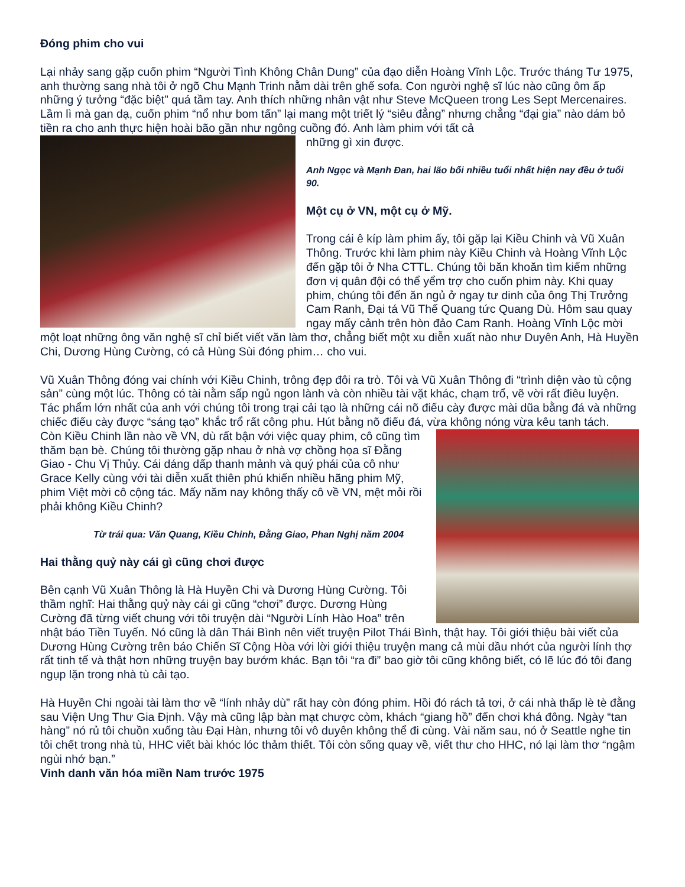Đóng phim cho vui
Lại nhảy sang gặp cuốn phim “Người Tình Không Chân Dung” của đạo diễn Hoàng Vĩnh Lộc. Trước tháng Tư 1975, anh thường sang nhà tôi ở ngõ Chu Mạnh Trinh nằm dài trên ghế sofa. Con người nghệ sĩ lúc nào cũng ôm ấp những ý tưởng “đặc biệt” quá tầm tay. Anh thích những nhân vật như Steve McQueen trong Les Sept Mercenaires. Lầm lì mà gan dạ, cuốn phim “nổ như bom tấn” lại mang một triết lý “siêu đẳng” nhưng chẳng “đại gia” nào dám bỏ tiền ra cho anh thực hiện hoài bão gần như ngông cuồng đó. Anh làm phim với tất cả
những gì xin được.
Anh Ngọc và Mạnh Đan, hai lão bối nhiều tuổi nhất hiện nay đều ở tuổi 90.
Một cụ ở VN, một cụ ở Mỹ.
Trong cái ê kíp làm phim ấy, tôi gặp lại Kiều Chinh và Vũ Xuân Thông. Trước khi làm phim này Kiều Chinh và Hoàng Vĩnh Lộc đến gặp tôi ở Nha CTTL. Chúng tôi băn khoăn tìm kiếm những đơn vị quân đội có thể yểm trợ cho cuốn phim này. Khi quay phim, chúng tôi đến ăn ngủ ở ngay tư dinh của ông Thị Trưởng Cam Ranh, Đại tá Vũ Thế Quang tức Quang Dù. Hôm sau quay ngay mấy cảnh trên hòn đảo Cam Ranh. Hoàng Vĩnh Lộc mời một loạt những ông văn nghệ sĩ chỉ biết viết văn làm thơ, chẳng biết một xu diễn xuất nào như Duyên Anh, Hà Huyền Chi, Dương Hùng Cường, có cả Hùng Sùi đóng phim… cho vui.
Vũ Xuân Thông đóng vai chính với Kiều Chinh, trông đẹp đôi ra trò. Tôi và Vũ Xuân Thông đi “trình diện vào tù cộng sản” cùng một lúc. Thông có tài nằm sấp ngủ ngon lành và còn nhiều tài vặt khác, chạm trổ, vẽ vời rất điêu luyện. Tác phẩm lớn nhất của anh với chúng tôi trong trại cải tạo là những cái nõ điếu cày được mài dũa bằng đá và những chiếc điếu cày được “sáng tạo” khắc trổ rất công phu. Hút bằng nõ điếu đá, vừa không nóng vừa kêu tanh tách.
Còn Kiều Chinh lần nào về VN, dù rất bận với việc quay phim, cô cũng tìm thăm bạn bè. Chúng tôi thường gặp nhau ở nhà vợ chồng họa sĩ Đằng Giao - Chu Vị Thủy. Cái dáng dấp thanh mảnh và quý phái của cô như Grace Kelly cùng với tài diễn xuất thiên phú khiến nhiều hãng phim Mỹ, phim Việt mời cô cộng tác. Mấy năm nay không thấy cô về VN, mệt mỏi rồi phải không Kiều Chinh?
Từ trái qua: Văn Quang, Kiều Chinh, Đằng Giao, Phan Nghị năm 2004
Hai thằng quỷ này cái gì cũng chơi được
Bên cạnh Vũ Xuân Thông là Hà Huyền Chi và Dương Hùng Cường. Tôi thầm nghĩ: Hai thằng quỷ này cái gì cũng “chơi” được. Dương Hùng Cường đã từng viết chung với tôi truyện dài “Người Lính Hào Hoa” trên nhật báo Tiền Tuyến. Nó cũng là dân Thái Bình nên viết truyện Pilot Thái Bình, thật hay. Tôi giới thiệu bài viết của Dương Hùng Cường trên báo Chiến Sĩ Cộng Hòa với lời giới thiệu truyện mang cả mùi dầu nhớt của người lính thợ rất tinh tế và thật hơn những truyện bay bướm khác. Bạn tôi “ra đi” bao giờ tôi cũng không biết, có lẽ lúc đó tôi đang ngụp lặn trong nhà tù cải tạo.
Hà Huyền Chi ngoài tài làm thơ về “lính nhảy dù” rất hay còn đóng phim. Hồi đó rách tả tơi, ở cái nhà thấp lè tè đằng sau Viện Ung Thư Gia Định. Vậy mà cũng lập bàn mạt chược còm, khách “giang hồ” đến chơi khá đông. Ngày “tan hàng” nó rủ tôi chuồn xuống tàu Đại Hàn, nhưng tôi vô duyên không thể đi cùng. Vài năm sau, nó ở Seattle nghe tin tôi chết trong nhà tù, HHC viết bài khóc lóc thảm thiết. Tôi còn sống quay về, viết thư cho HHC, nó lại làm thơ “ngậm ngùi nhớ bạn.”
Vinh danh văn hóa miền Nam trước 1975